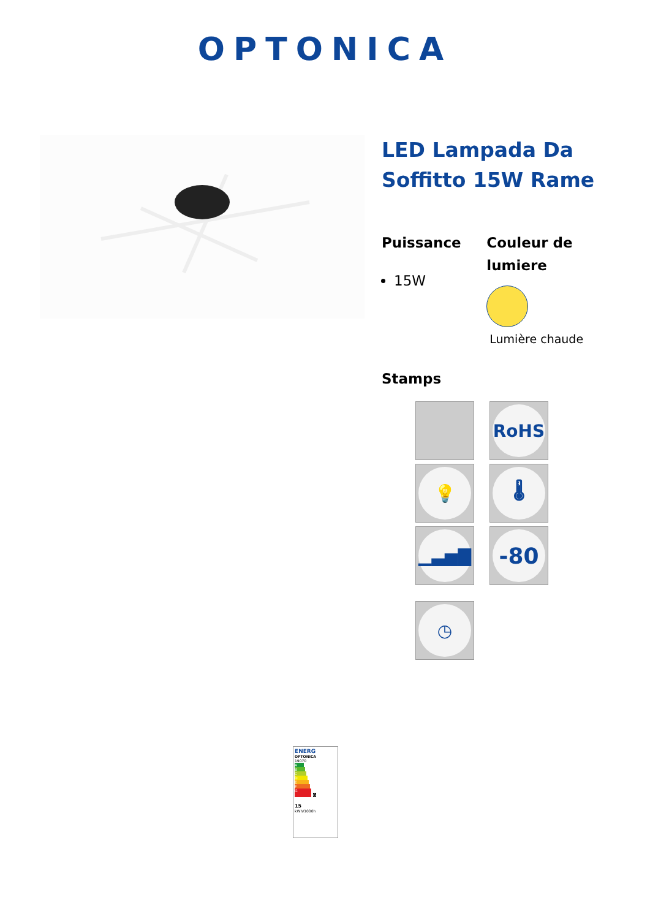OPTONICA
LED Lampada Da Soffitto 15W Rame
Puissance
15W
Couleur de lumiere
Lumière chaude
Stamps
RoHS
💡
🌡
▁▃▅▇
-80
◷
ENERG
OPTONICA
19070
A
B
C
D
E
F
G G
15
kWh/1000h